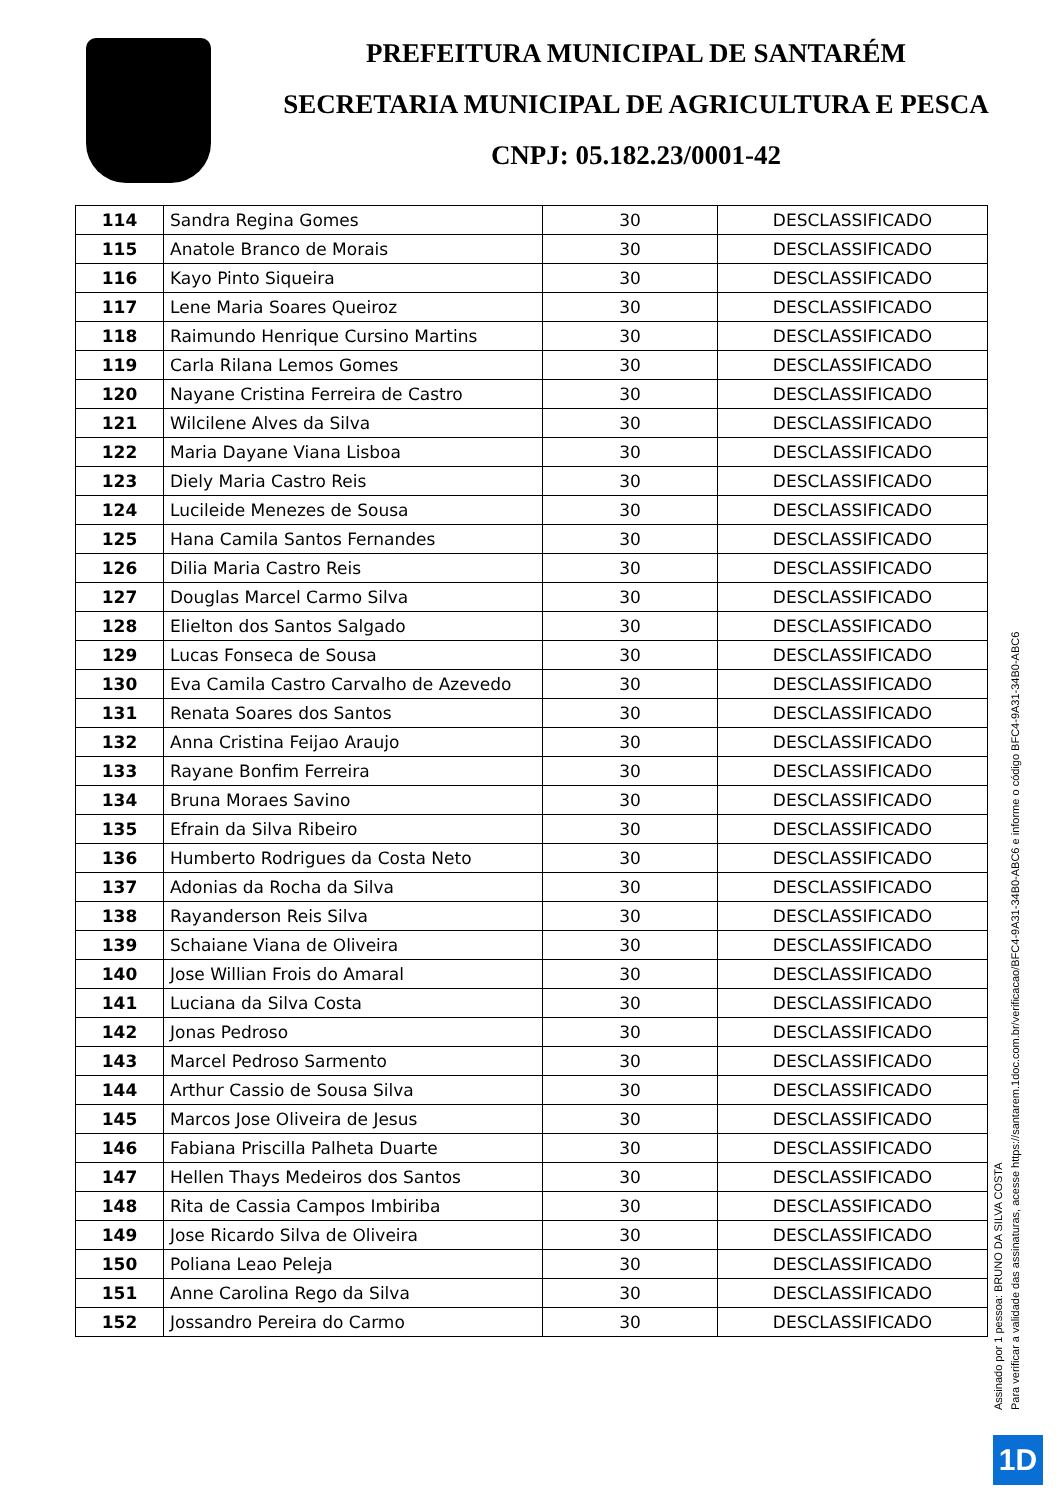PREFEITURA MUNICIPAL DE SANTARÉM
SECRETARIA MUNICIPAL DE AGRICULTURA E PESCA
CNPJ: 05.182.23/0001-42
| 114 | Sandra Regina Gomes | 30 | DESCLASSIFICADO |
| 115 | Anatole Branco de Morais | 30 | DESCLASSIFICADO |
| 116 | Kayo Pinto Siqueira | 30 | DESCLASSIFICADO |
| 117 | Lene Maria Soares Queiroz | 30 | DESCLASSIFICADO |
| 118 | Raimundo Henrique Cursino Martins | 30 | DESCLASSIFICADO |
| 119 | Carla Rilana Lemos Gomes | 30 | DESCLASSIFICADO |
| 120 | Nayane Cristina Ferreira de Castro | 30 | DESCLASSIFICADO |
| 121 | Wilcilene Alves da Silva | 30 | DESCLASSIFICADO |
| 122 | Maria Dayane Viana Lisboa | 30 | DESCLASSIFICADO |
| 123 | Diely Maria Castro Reis | 30 | DESCLASSIFICADO |
| 124 | Lucileide Menezes de Sousa | 30 | DESCLASSIFICADO |
| 125 | Hana Camila Santos Fernandes | 30 | DESCLASSIFICADO |
| 126 | Dilia Maria Castro Reis | 30 | DESCLASSIFICADO |
| 127 | Douglas Marcel Carmo Silva | 30 | DESCLASSIFICADO |
| 128 | Elielton dos Santos Salgado | 30 | DESCLASSIFICADO |
| 129 | Lucas Fonseca de Sousa | 30 | DESCLASSIFICADO |
| 130 | Eva Camila Castro Carvalho de Azevedo | 30 | DESCLASSIFICADO |
| 131 | Renata Soares dos Santos | 30 | DESCLASSIFICADO |
| 132 | Anna Cristina Feijao Araujo | 30 | DESCLASSIFICADO |
| 133 | Rayane Bonfim Ferreira | 30 | DESCLASSIFICADO |
| 134 | Bruna Moraes Savino | 30 | DESCLASSIFICADO |
| 135 | Efrain da Silva Ribeiro | 30 | DESCLASSIFICADO |
| 136 | Humberto Rodrigues da Costa Neto | 30 | DESCLASSIFICADO |
| 137 | Adonias da Rocha da Silva | 30 | DESCLASSIFICADO |
| 138 | Rayanderson Reis Silva | 30 | DESCLASSIFICADO |
| 139 | Schaiane Viana de Oliveira | 30 | DESCLASSIFICADO |
| 140 | Jose Willian Frois do Amaral | 30 | DESCLASSIFICADO |
| 141 | Luciana da Silva Costa | 30 | DESCLASSIFICADO |
| 142 | Jonas Pedroso | 30 | DESCLASSIFICADO |
| 143 | Marcel Pedroso Sarmento | 30 | DESCLASSIFICADO |
| 144 | Arthur Cassio de Sousa Silva | 30 | DESCLASSIFICADO |
| 145 | Marcos Jose Oliveira de Jesus | 30 | DESCLASSIFICADO |
| 146 | Fabiana Priscilla Palheta Duarte | 30 | DESCLASSIFICADO |
| 147 | Hellen Thays Medeiros dos Santos | 30 | DESCLASSIFICADO |
| 148 | Rita de Cassia Campos Imbiriba | 30 | DESCLASSIFICADO |
| 149 | Jose Ricardo Silva de Oliveira | 30 | DESCLASSIFICADO |
| 150 | Poliana Leao Peleja | 30 | DESCLASSIFICADO |
| 151 | Anne Carolina Rego da Silva | 30 | DESCLASSIFICADO |
| 152 | Jossandro Pereira do Carmo | 30 | DESCLASSIFICADO |
Assinado por 1 pessoa: BRUNO DA SILVA COSTA
Para verificar a validade das assinaturas, acesse https://santarem.1doc.com.br/verificacao/BFC4-9A31-34B0-ABC6 e informe o código BFC4-9A31-34B0-ABC6
1D